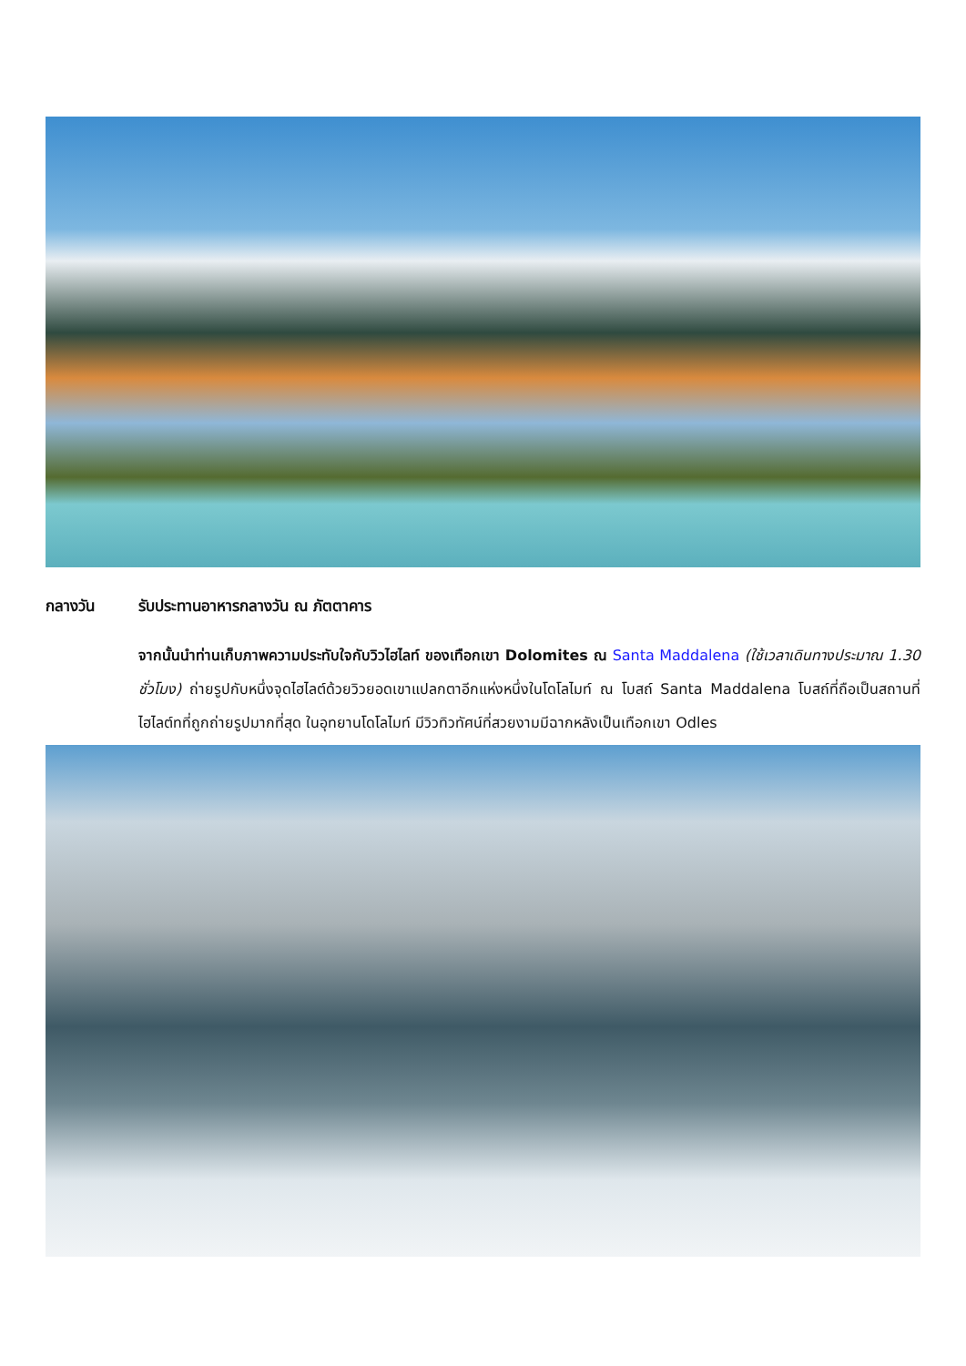กลางวัน รับประทานอาหารกลางวัน ณ ภัตตาคาร
จากนั้นนำท่านเก็บภาพความประทับใจกับวิวไฮไลท์ ของเทือกเขา Dolomites ณ Santa Maddalena (ใช้เวลาเดินทางประมาณ 1.30 ชั่วโมง) ถ่ายรูปกับหนึ่งจุดไฮไลต์ด้วยวิวยอดเขาแปลกตาอีกแห่งหนึ่งในโดโลไมท์ ณ โบสถ์ Santa Maddalena โบสถ์ที่ถือเป็นสถานที่ไฮไลต์ทที่ถูกถ่ายรูปมากที่สุด ในอุทยานโดโลไมท์ มีวิวทิวทัศน์ที่สวยงามมีฉากหลังเป็นเทือกเขา Odles